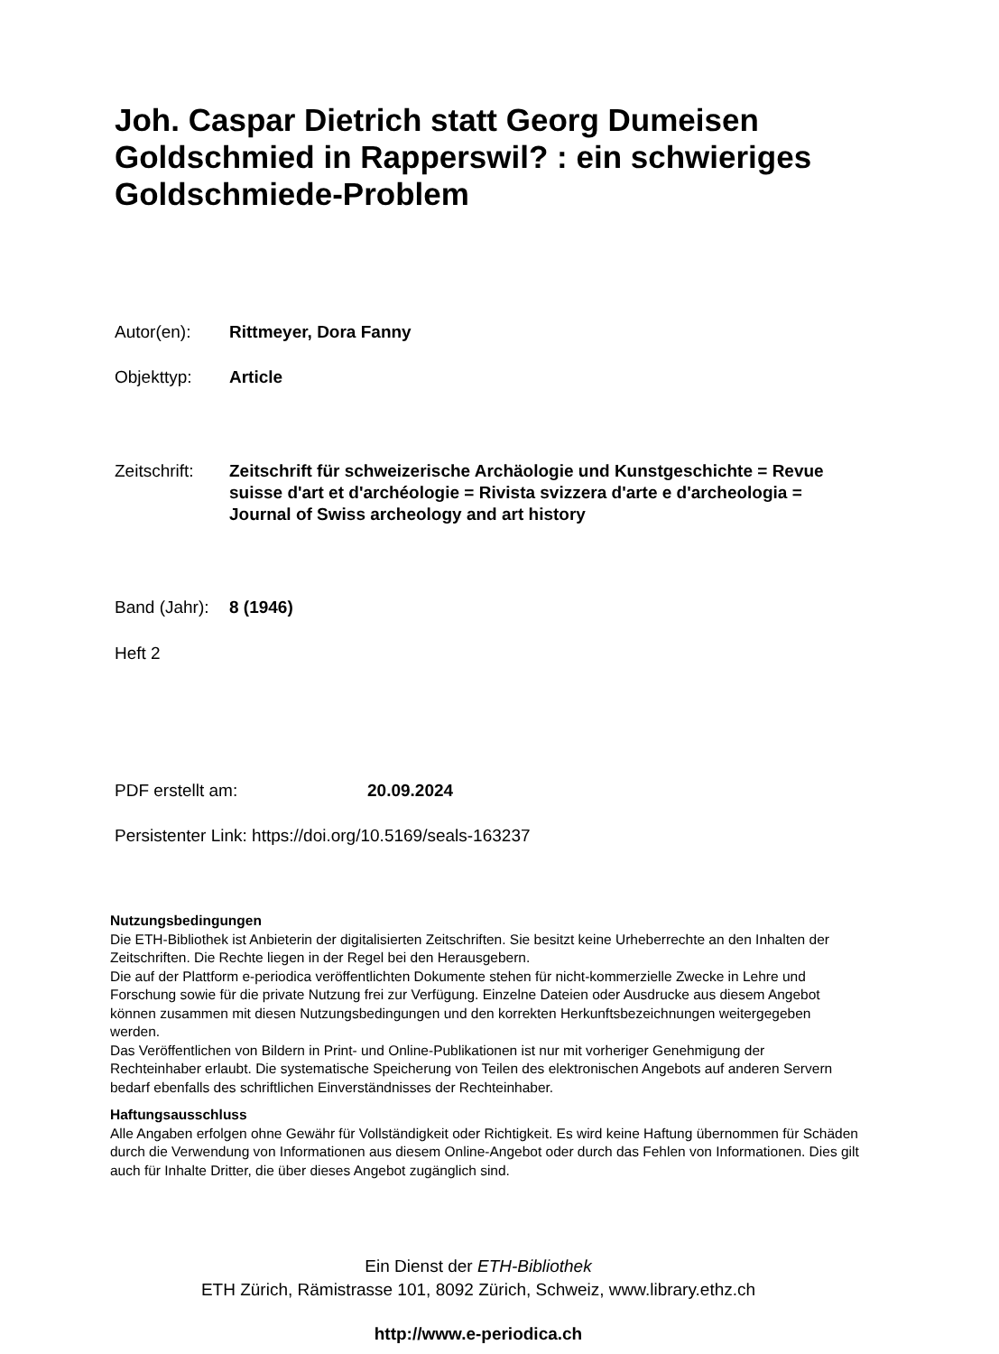Joh. Caspar Dietrich statt Georg Dumeisen Goldschmied in Rapperswil? : ein schwieriges Goldschmiede-Problem
Autor(en): Rittmeyer, Dora Fanny
Objekttyp: Article
Zeitschrift: Zeitschrift für schweizerische Archäologie und Kunstgeschichte = Revue suisse d'art et d'archéologie = Rivista svizzera d'arte e d'archeologia = Journal of Swiss archeology and art history
Band (Jahr): 8 (1946)
Heft 2
PDF erstellt am: 20.09.2024
Persistenter Link: https://doi.org/10.5169/seals-163237
Nutzungsbedingungen
Die ETH-Bibliothek ist Anbieterin der digitalisierten Zeitschriften. Sie besitzt keine Urheberrechte an den Inhalten der Zeitschriften. Die Rechte liegen in der Regel bei den Herausgebern.
Die auf der Plattform e-periodica veröffentlichten Dokumente stehen für nicht-kommerzielle Zwecke in Lehre und Forschung sowie für die private Nutzung frei zur Verfügung. Einzelne Dateien oder Ausdrucke aus diesem Angebot können zusammen mit diesen Nutzungsbedingungen und den korrekten Herkunftsbezeichnungen weitergegeben werden.
Das Veröffentlichen von Bildern in Print- und Online-Publikationen ist nur mit vorheriger Genehmigung der Rechteinhaber erlaubt. Die systematische Speicherung von Teilen des elektronischen Angebots auf anderen Servern bedarf ebenfalls des schriftlichen Einverständnisses der Rechteinhaber.
Haftungsausschluss
Alle Angaben erfolgen ohne Gewähr für Vollständigkeit oder Richtigkeit. Es wird keine Haftung übernommen für Schäden durch die Verwendung von Informationen aus diesem Online-Angebot oder durch das Fehlen von Informationen. Dies gilt auch für Inhalte Dritter, die über dieses Angebot zugänglich sind.
Ein Dienst der ETH-Bibliothek
ETH Zürich, Rämistrasse 101, 8092 Zürich, Schweiz, www.library.ethz.ch
http://www.e-periodica.ch